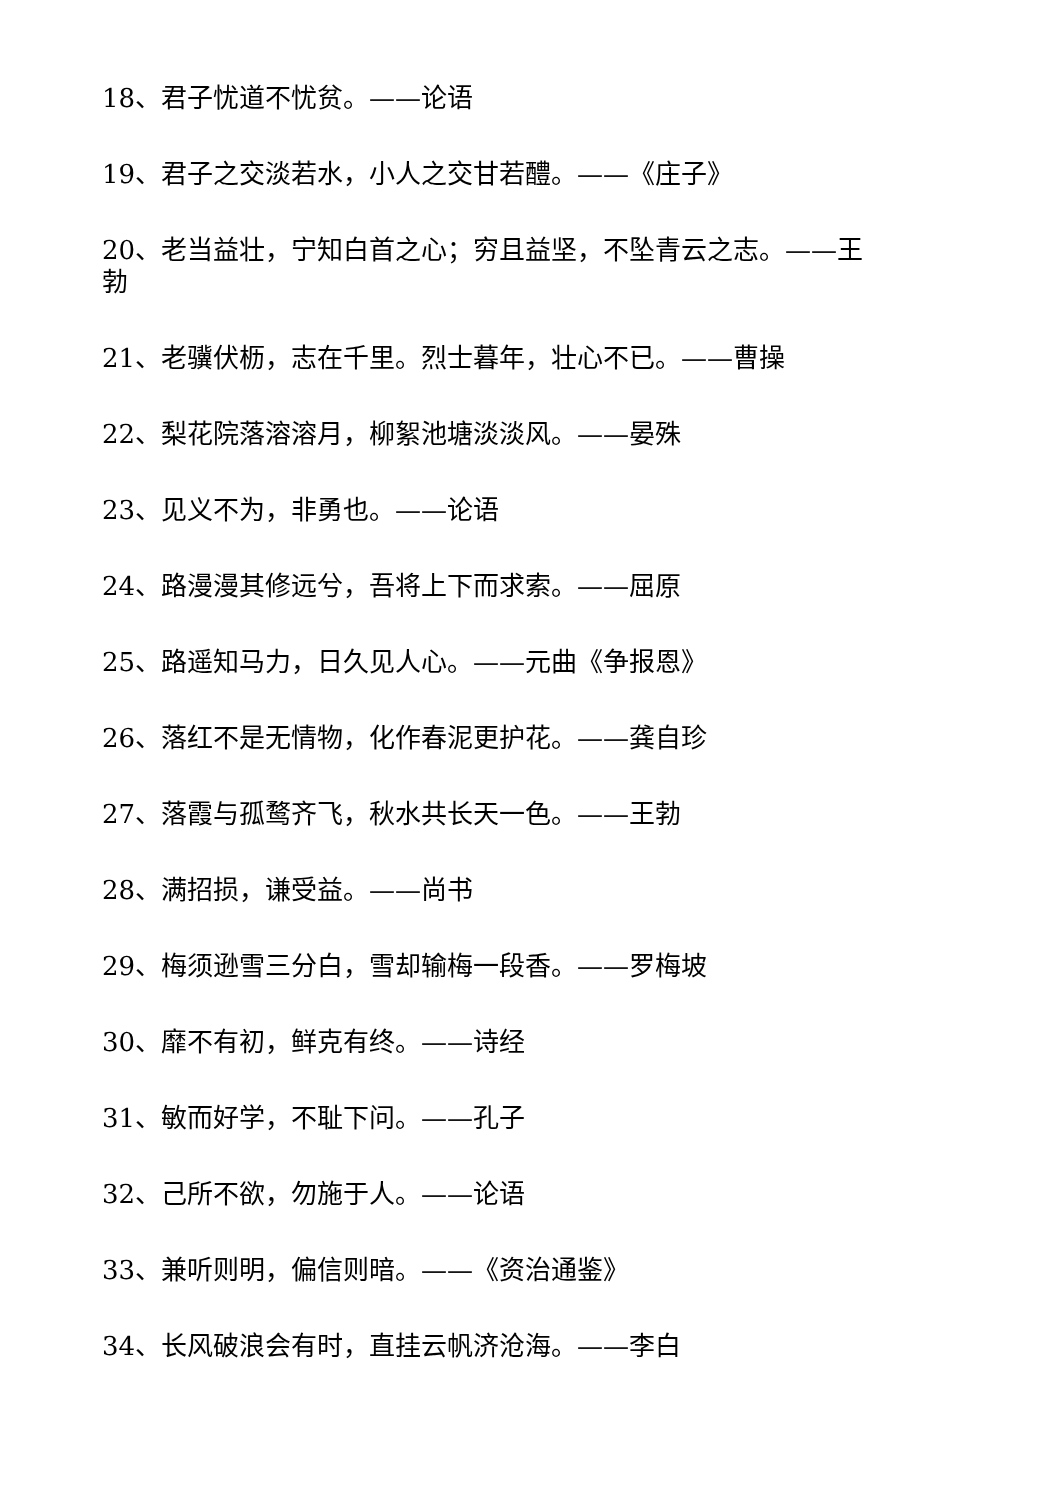18、君子忧道不忧贫。——论语
19、君子之交淡若水，小人之交甘若醴。——《庄子》
20、老当益壮，宁知白首之心；穷且益坚，不坠青云之志。——王勃
21、老骥伏枥，志在千里。烈士暮年，壮心不已。——曹操
22、梨花院落溶溶月，柳絮池塘淡淡风。——晏殊
23、见义不为，非勇也。——论语
24、路漫漫其修远兮，吾将上下而求索。——屈原
25、路遥知马力，日久见人心。——元曲《争报恩》
26、落红不是无情物，化作春泥更护花。——龚自珍
27、落霞与孤鹜齐飞，秋水共长天一色。——王勃
28、满招损，谦受益。——尚书
29、梅须逊雪三分白，雪却输梅一段香。——罗梅坡
30、靡不有初，鲜克有终。——诗经
31、敏而好学，不耻下问。——孔子
32、己所不欲，勿施于人。——论语
33、兼听则明，偏信则暗。——《资治通鉴》
34、长风破浪会有时，直挂云帆济沧海。——李白